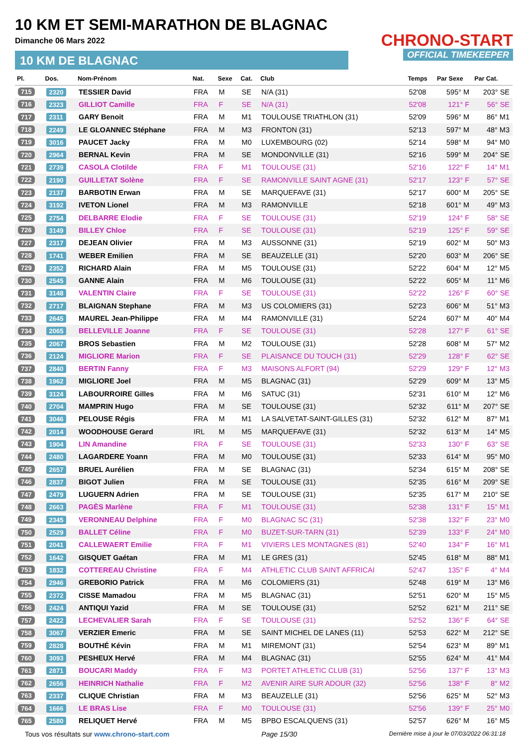10 KM ET SEMI-MARATHON DE BLAGNAC
Dimanche 06 Mars 2022
10 KM DE BLAGNAC
CHRONO-START
OFFICIAL TIMEKEEPER
| Pl. | Dos. | Nom-Prénom | Nat. | Sexe | Cat. | Club | Temps | Par Sexe | Par Cat. |
| --- | --- | --- | --- | --- | --- | --- | --- | --- | --- |
| 715 | 2320 | TESSIER David | FRA | M | SE | N/A (31) | 52'08 | 595° M | 203° SE |
| 716 | 2323 | GILLIOT Camille | FRA | F | SE | N/A (31) | 52'08 | 121° F | 56° SE |
| 717 | 2311 | GARY Benoit | FRA | M | M1 | TOULOUSE TRIATHLON (31) | 52'09 | 596° M | 86° M1 |
| 718 | 2249 | LE GLOANNEC Stéphane | FRA | M | M3 | FRONTON (31) | 52'13 | 597° M | 48° M3 |
| 719 | 3016 | PAUCET Jacky | FRA | M | M0 | LUXEMBOURG (02) | 52'14 | 598° M | 94° M0 |
| 720 | 2964 | BERNAL Kevin | FRA | M | SE | MONDONVILLE (31) | 52'16 | 599° M | 204° SE |
| 721 | 2739 | CASOLA Clotilde | FRA | F | M1 | TOULOUSE (31) | 52'16 | 122° F | 14° M1 |
| 722 | 2190 | GUILLETAT Solène | FRA | F | SE | RAMONVILLE SAINT AGNE (31) | 52'17 | 123° F | 57° SE |
| 723 | 2137 | BARBOTIN Erwan | FRA | M | SE | MARQUEFAVE (31) | 52'17 | 600° M | 205° SE |
| 724 | 3192 | IVETON Lionel | FRA | M | M3 | RAMONVILLE | 52'18 | 601° M | 49° M3 |
| 725 | 2754 | DELBARRE Elodie | FRA | F | SE | TOULOUSE (31) | 52'19 | 124° F | 58° SE |
| 726 | 3149 | BILLEY Chloe | FRA | F | SE | TOULOUSE (31) | 52'19 | 125° F | 59° SE |
| 727 | 2317 | DEJEAN Olivier | FRA | M | M3 | AUSSONNE (31) | 52'19 | 602° M | 50° M3 |
| 728 | 1741 | WEBER Emilien | FRA | M | SE | BEAUZELLE (31) | 52'20 | 603° M | 206° SE |
| 729 | 2352 | RICHARD Alain | FRA | M | M5 | TOULOUSE (31) | 52'22 | 604° M | 12° M5 |
| 730 | 2545 | GANNE Alain | FRA | M | M6 | TOULOUSE (31) | 52'22 | 605° M | 11° M6 |
| 731 | 3148 | VALENTIN Claire | FRA | F | SE | TOULOUSE (31) | 52'22 | 126° F | 60° SE |
| 732 | 2717 | BLAIGNAN Stephane | FRA | M | M3 | US COLOMIERS (31) | 52'23 | 606° M | 51° M3 |
| 733 | 2645 | MAUREL Jean-Philippe | FRA | M | M4 | RAMONVILLE (31) | 52'24 | 607° M | 40° M4 |
| 734 | 2065 | BELLEVILLE Joanne | FRA | F | SE | TOULOUSE (31) | 52'28 | 127° F | 61° SE |
| 735 | 2067 | BROS Sebastien | FRA | M | M2 | TOULOUSE (31) | 52'28 | 608° M | 57° M2 |
| 736 | 2124 | MIGLIORE Marion | FRA | F | SE | PLAISANCE DU TOUCH (31) | 52'29 | 128° F | 62° SE |
| 737 | 2840 | BERTIN Fanny | FRA | F | M3 | MAISONS ALFORT (94) | 52'29 | 129° F | 12° M3 |
| 738 | 1962 | MIGLIORE Joel | FRA | M | M5 | BLAGNAC (31) | 52'29 | 609° M | 13° M5 |
| 739 | 3124 | LABOURROIRE Gilles | FRA | M | M6 | SATUC (31) | 52'31 | 610° M | 12° M6 |
| 740 | 2704 | MAMPRIN Hugo | FRA | M | SE | TOULOUSE (31) | 52'32 | 611° M | 207° SE |
| 741 | 3046 | PELOUSE Régis | FRA | M | M1 | LA SALVETAT-SAINT-GILLES (31) | 52'32 | 612° M | 87° M1 |
| 742 | 2014 | WOODHOUSE Gerard | IRL | M | M5 | MARQUEFAVE (31) | 52'32 | 613° M | 14° M5 |
| 743 | 1904 | LIN Amandine | FRA | F | SE | TOULOUSE (31) | 52'33 | 130° F | 63° SE |
| 744 | 2480 | LAGARDERE Yoann | FRA | M | M0 | TOULOUSE (31) | 52'33 | 614° M | 95° M0 |
| 745 | 2657 | BRUEL Aurélien | FRA | M | SE | BLAGNAC (31) | 52'34 | 615° M | 208° SE |
| 746 | 2837 | BIGOT Julien | FRA | M | SE | TOULOUSE (31) | 52'35 | 616° M | 209° SE |
| 747 | 2479 | LUGUERN Adrien | FRA | M | SE | TOULOUSE (31) | 52'35 | 617° M | 210° SE |
| 748 | 2663 | PAGÈS Marlène | FRA | F | M1 | TOULOUSE (31) | 52'38 | 131° F | 15° M1 |
| 749 | 2345 | VERONNEAU Delphine | FRA | F | M0 | BLAGNAC SC (31) | 52'38 | 132° F | 23° M0 |
| 750 | 2529 | BALLET Céline | FRA | F | M0 | BUZET-SUR-TARN (31) | 52'39 | 133° F | 24° M0 |
| 751 | 2041 | CALLEWAERT Emilie | FRA | F | M1 | VIVIERS LES MONTAGNES (81) | 52'40 | 134° F | 16° M1 |
| 752 | 1642 | GISQUET Gaétan | FRA | M | M1 | LE GRES (31) | 52'45 | 618° M | 88° M1 |
| 753 | 1832 | COTTEREAU Christine | FRA | F | M4 | ATHLETIC CLUB SAINT AFFRICAI | 52'47 | 135° F | 4° M4 |
| 754 | 2946 | GREBORIO Patrick | FRA | M | M6 | COLOMIERS (31) | 52'48 | 619° M | 13° M6 |
| 755 | 2372 | CISSE Mamadou | FRA | M | M5 | BLAGNAC (31) | 52'51 | 620° M | 15° M5 |
| 756 | 2424 | ANTIQUI Yazid | FRA | M | SE | TOULOUSE (31) | 52'52 | 621° M | 211° SE |
| 757 | 2422 | LECHEVALIER Sarah | FRA | F | SE | TOULOUSE (31) | 52'52 | 136° F | 64° SE |
| 758 | 3067 | VERZIER Emeric | FRA | M | SE | SAINT MICHEL DE LANES (11) | 52'53 | 622° M | 212° SE |
| 759 | 2828 | BOUTHÉ Kévin | FRA | M | M1 | MIREMONT (31) | 52'54 | 623° M | 89° M1 |
| 760 | 3093 | PESHEUX Hervé | FRA | M | M4 | BLAGNAC (31) | 52'55 | 624° M | 41° M4 |
| 761 | 2871 | BOUCARI Maddy | FRA | F | M3 | PORTET ATHLETIC CLUB (31) | 52'56 | 137° F | 13° M3 |
| 762 | 2656 | HEINRICH Nathalie | FRA | F | M2 | AVENIR AIRE SUR ADOUR (32) | 52'56 | 138° F | 8° M2 |
| 763 | 2337 | CLIQUE Christian | FRA | M | M3 | BEAUZELLE (31) | 52'56 | 625° M | 52° M3 |
| 764 | 1666 | LE BRAS Lise | FRA | F | M0 | TOULOUSE (31) | 52'56 | 139° F | 25° M0 |
| 765 | 2580 | RELIQUET Hervé | FRA | M | M5 | BPBO ESCALQUENS (31) | 52'57 | 626° M | 16° M5 |
Tous vos résultats sur www.chrono-start.com Page 15/30 Dernière mise à jour le 07/03/2022 06:31:18